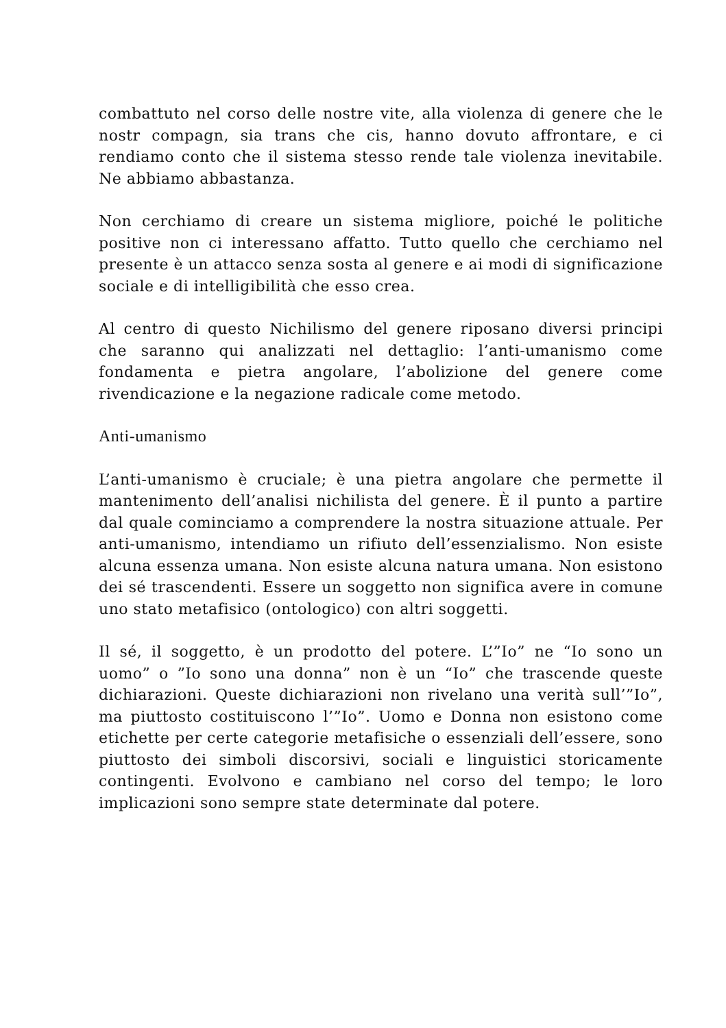combattuto nel corso delle nostre vite, alla violenza di genere che le nostr compagn, sia trans che cis, hanno dovuto affrontare, e ci rendiamo conto che il sistema stesso rende tale violenza inevitabile. Ne abbiamo abbastanza.
Non cerchiamo di creare un sistema migliore, poiché le politiche positive non ci interessano affatto. Tutto quello che cerchiamo nel presente è un attacco senza sosta al genere e ai modi di significazione sociale e di intelligibilità che esso crea.
Al centro di questo Nichilismo del genere riposano diversi principi che saranno qui analizzati nel dettaglio: l’anti-umanismo come fondamenta e pietra angolare, l’abolizione del genere come rivendicazione e la negazione radicale come metodo.
Anti-umanismo
L’anti-umanismo è cruciale; è una pietra angolare che permette il mantenimento dell’analisi nichilista del genere. È il punto a partire dal quale cominciamo a comprendere la nostra situazione attuale. Per anti-umanismo, intendiamo un rifiuto dell’essenzialismo. Non esiste alcuna essenza umana. Non esiste alcuna natura umana. Non esistono dei sé trascendenti. Essere un soggetto non significa avere in comune uno stato metafisico (ontologico) con altri soggetti.
Il sé, il soggetto, è un prodotto del potere. L’”Io” ne “Io sono un uomo” o ”Io sono una donna” non è un “Io” che trascende queste dichiarazioni. Queste dichiarazioni non rivelano una verità sull’”Io”, ma piuttosto costituiscono l’”Io”. Uomo e Donna non esistono come etichette per certe categorie metafisiche o essenziali dell’essere, sono piuttosto dei simboli discorsivi, sociali e linguistici storicamente contingenti. Evolvono e cambiano nel corso del tempo; le loro implicazioni sono sempre state determinate dal potere.